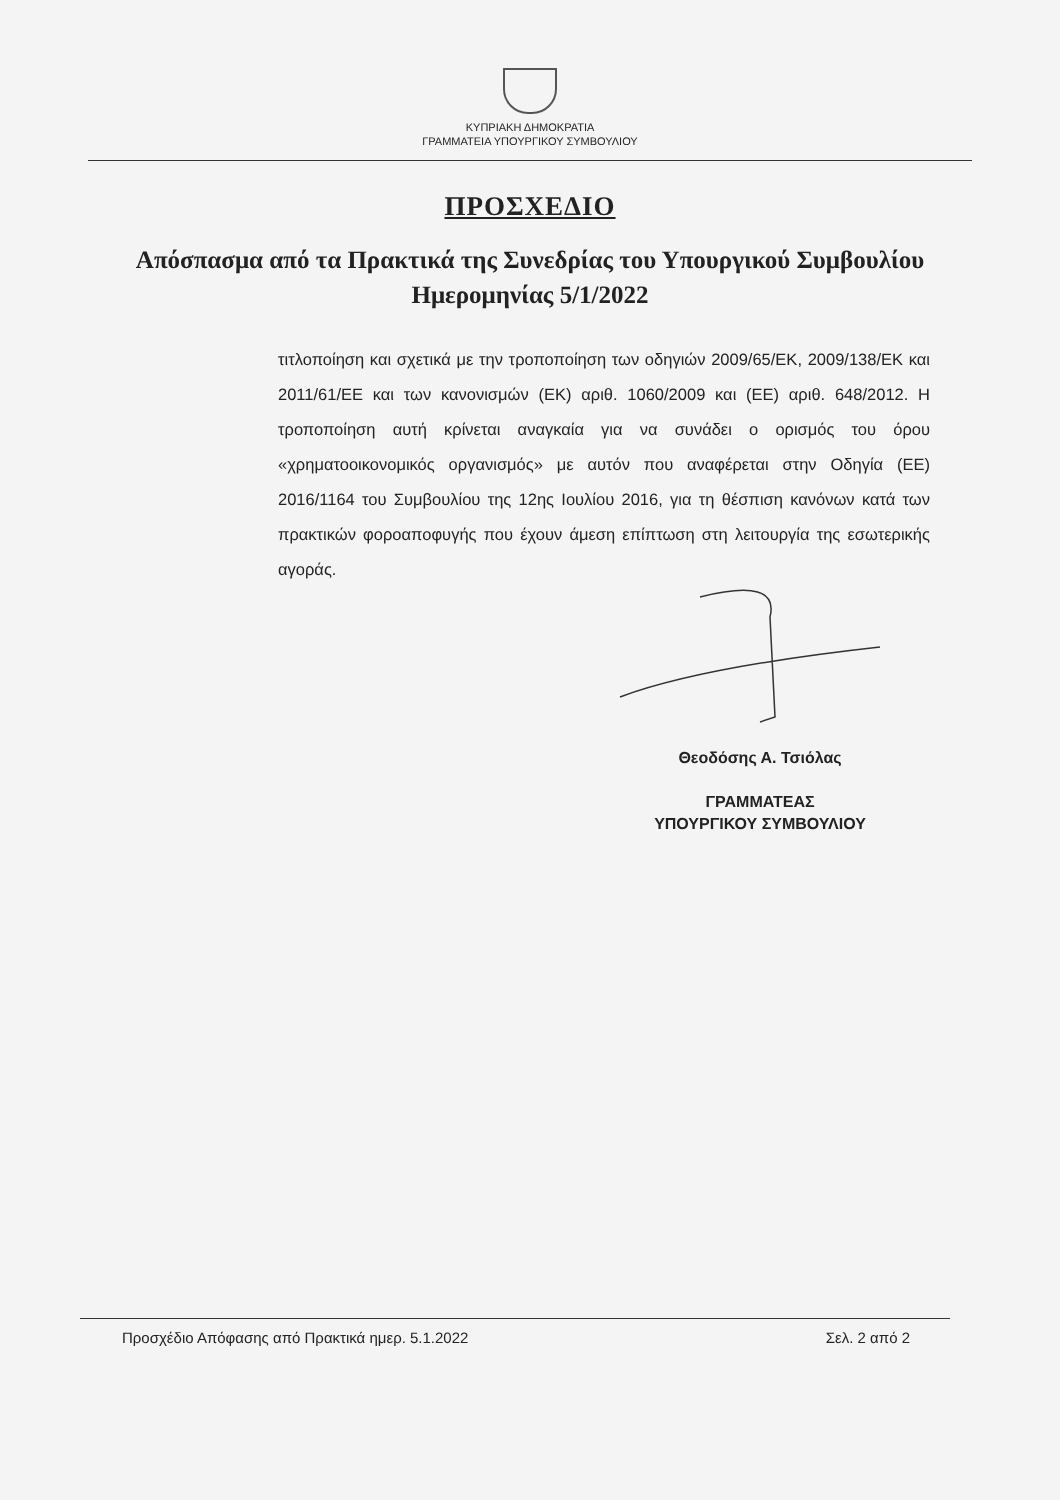ΚΥΠΡΙΑΚΗ ΔΗΜΟΚΡΑΤΙΑ
ΓΡΑΜΜΑΤΕΙΑ ΥΠΟΥΡΓΙΚΟΥ ΣΥΜΒΟΥΛΙΟΥ
ΠΡΟΣΧΕΔΙΟ
Απόσπασμα από τα Πρακτικά της Συνεδρίας του Υπουργικού Συμβουλίου Ημερομηνίας 5/1/2022
τιτλοποίηση και σχετικά με την τροποποίηση των οδηγιών 2009/65/ΕΚ, 2009/138/ΕΚ και 2011/61/ΕΕ και των κανονισμών (ΕΚ) αριθ. 1060/2009 και (ΕΕ) αριθ. 648/2012. Η τροποποίηση αυτή κρίνεται αναγκαία για να συνάδει ο ορισμός του όρου «χρηματοοικονομικός οργανισμός» με αυτόν που αναφέρεται στην Οδηγία (ΕΕ) 2016/1164 του Συμβουλίου της 12ης Ιουλίου 2016, για τη θέσπιση κανόνων κατά των πρακτικών φοροαποφυγής που έχουν άμεση επίπτωση στη λειτουργία της εσωτερικής αγοράς.
Θεοδόσης Α. Τσιόλας
ΓΡΑΜΜΑΤΕΑΣ
ΥΠΟΥΡΓΙΚΟΥ ΣΥΜΒΟΥΛΙΟΥ
Προσχέδιο Απόφασης από Πρακτικά ημερ. 5.1.2022 Σελ. 2 από 2